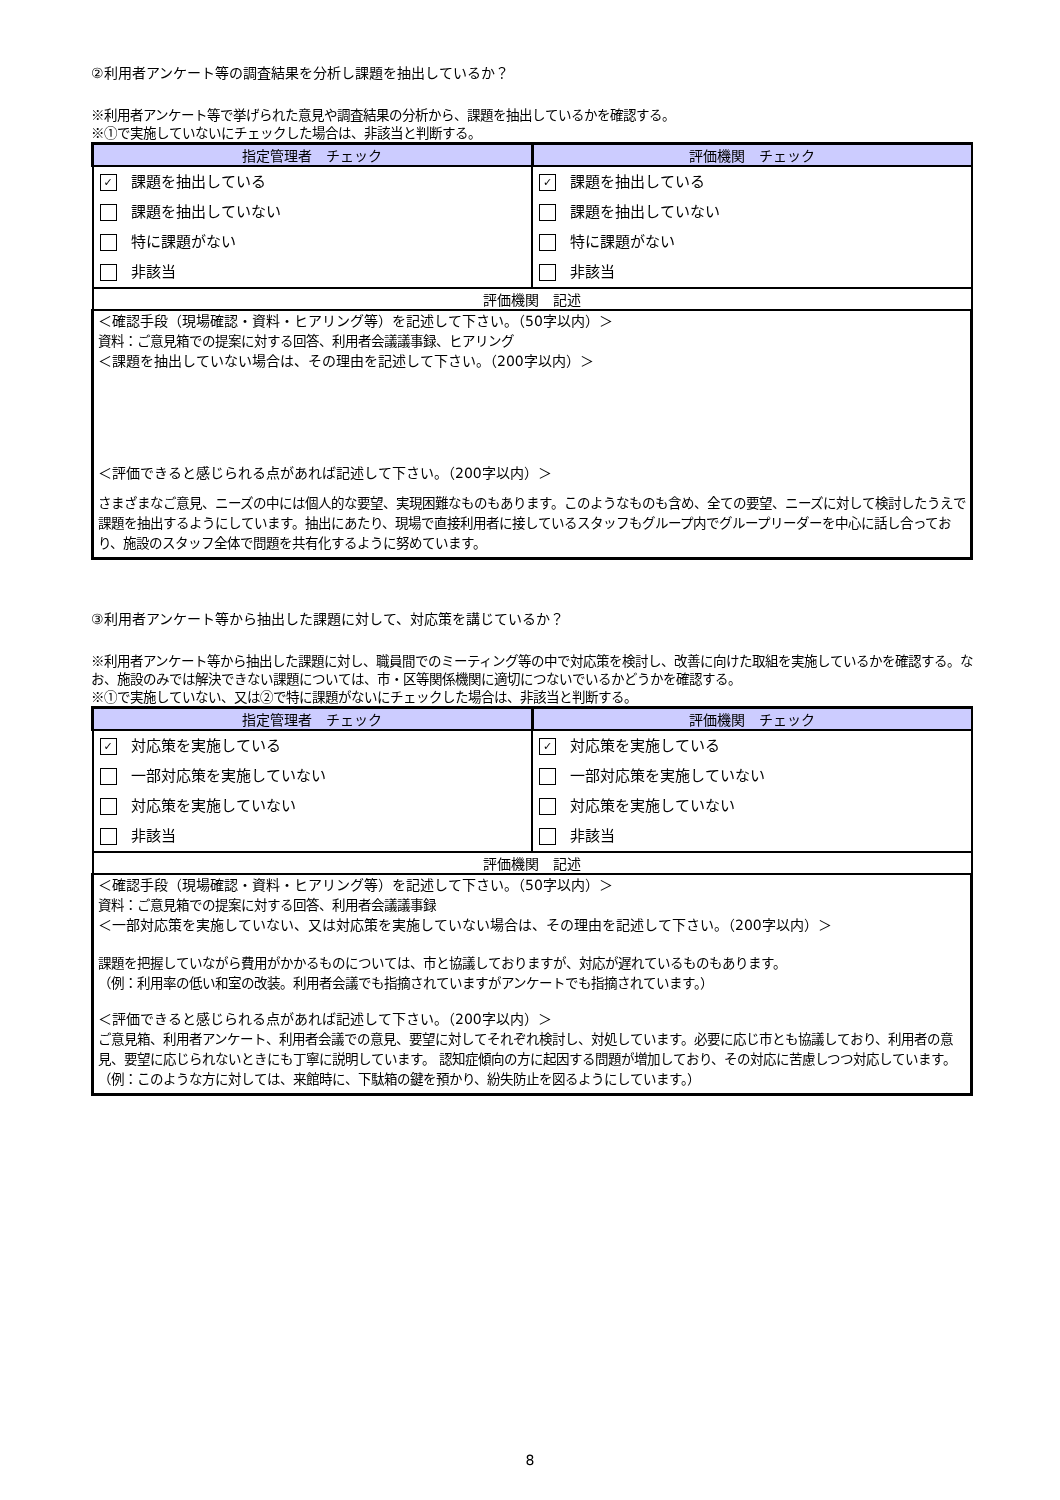②利用者アンケート等の調査結果を分析し課題を抽出しているか？
※利用者アンケート等で挙げられた意見や調査結果の分析から、課題を抽出しているかを確認する。
※①で実施していないにチェックした場合は、非該当と判断する。
| 指定管理者 チェック | 評価機関 チェック |
| --- | --- |
| ✓ 課題を抽出している 課題を抽出していない 特に課題がない 非該当 | ✓ 課題を抽出している 課題を抽出していない 特に課題がない 非該当 |
| 評価機関 記述 | |
| ＜確認手段（現場確認・資料・ヒアリング等）を記述して下さい。（50字以内）＞ 資料：ご意見箱での提案に対する回答、利用者会議議事録、ヒアリング ＜課題を抽出していない場合は、その理由を記述して下さい。（200字以内）＞ ＜評価できると感じられる点があれば記述して下さい。（200字以内）＞ さまざまなご意見、ニーズの中には個人的な要望、実現困難なものもあります。このようなものも含め、全ての要望、ニーズに対して検討したうえで課題を抽出するようにしています。抽出にあたり、現場で直接利用者に接しているスタッフもグループ内でグループリーダーを中心に話し合っており、施設のスタッフ全体で問題を共有化するように努めています。 | |
③利用者アンケート等から抽出した課題に対して、対応策を講じているか？
※利用者アンケート等から抽出した課題に対し、職員間でのミーティング等の中で対応策を検討し、改善に向けた取組を実施しているかを確認する。なお、施設のみでは解決できない課題については、市・区等関係機関に適切につないでいるかどうかを確認する。
※①で実施していない、又は②で特に課題がないにチェックした場合は、非該当と判断する。
| 指定管理者 チェック | 評価機関 チェック |
| --- | --- |
| ✓ 対応策を実施している 一部対応策を実施していない 対応策を実施していない 非該当 | ✓ 対応策を実施している 一部対応策を実施していない 対応策を実施していない 非該当 |
| 評価機関 記述 | |
| ＜確認手段（現場確認・資料・ヒアリング等）を記述して下さい。（50字以内）＞ 資料：ご意見箱での提案に対する回答、利用者会議議事録 ＜一部対応策を実施していない、又は対応策を実施していない場合は、その理由を記述して下さい。（200字以内）＞ 課題を把握していながら費用がかかるものについては、市と協議しておりますが、対応が遅れているものもあります。 （例：利用率の低い和室の改装。利用者会議でも指摘されていますがアンケートでも指摘されています。） ＜評価できると感じられる点があれば記述して下さい。（200字以内）＞ ご意見箱、利用者アンケート、利用者会議での意見、要望に対してそれぞれ検討し、対処しています。必要に応じ市とも協議しており、利用者の意見、要望に応じられないときにも丁寧に説明しています。 認知症傾向の方に起因する問題が増加しており、その対応に苦慮しつつ対応しています。（例：このような方に対しては、来館時に、下駄箱の鍵を預かり、紛失防止を図るようにしています。） | |
8